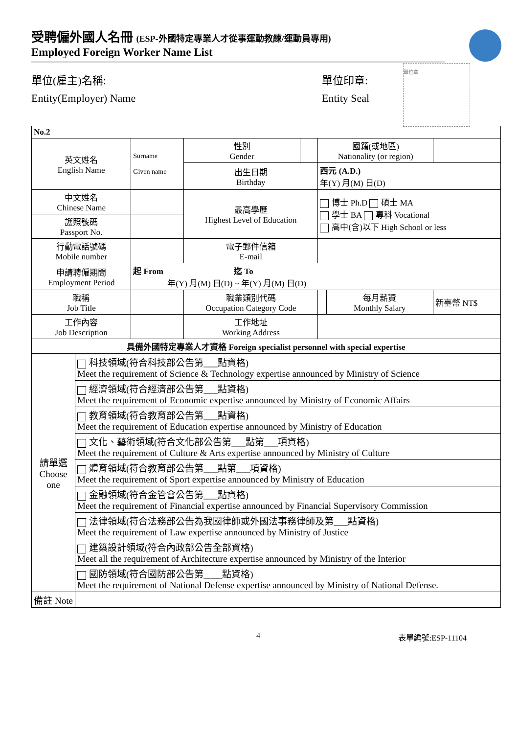受聘僱外國人名冊 (ESP-外國特定專業人才從事運動教練/運動員專用)
Employed Foreign Worker Name List
單位(雇主)名稱:
Entity(Employer) Name
單位印章:
Entity Seal
單位章
| No.2 | | | | | | |
| --- | --- | --- | --- | --- | --- | --- |
| 英文姓名 English Name | Surname Given name | 性別 Gender | | 國籍(或地區) Nationality (or region) | | |
| | | 出生日期 Birthday | | 西元 (A.D.) 年(Y) 月(M) 日(D) | | |
| 中文姓名 Chinese Name | | 最高學歷 Highest Level of Education | | 博士 Ph.D 碩士 MA 學士 BA 專科 Vocational 高中(含)以下 High School or less | | |
| 護照號碼 Passport No. | | | | | | |
| 行動電話號碼 Mobile number | | 電子郵件信箱 E-mail | | | | |
| 申請聘僱期間 Employment Period | 起 From 迄 To 年(Y) 月(M) 日(D) ~ 年(Y) 月(M) 日(D) | | | | | |
| 職稱 Job Title | | 職業類別代碼 Occupation Category Code | | | 每月薪資 Monthly Salary | 新臺幣 NT$ |
| 工作內容 Job Description | | 工作地址 Working Address | | | | |
| 具備外國特定專業人才資格 Foreign specialist personnel with special expertise | | | | | | |
| 請單選 Choose one | 科技領域(符合科技部公告第___點資格) Meet the requirement of Science & Technology expertise announced by Ministry of Science |
| | 經濟領域(符合經濟部公告第___點資格) Meet the requirement of Economic expertise announced by Ministry of Economic Affairs |
| | 教育領域(符合教育部公告第___點資格) Meet the requirement of Education expertise announced by Ministry of Education |
| | 文化、藝術領域(符合文化部公告第___點第___項資格) Meet the requirement of Culture & Arts expertise announced by Ministry of Culture |
| | 體育領域(符合教育部公告第___點第___項資格) Meet the requirement of Sport expertise announced by Ministry of Education |
| | 金融領域(符合金管會公告第___點資格) Meet the requirement of Financial expertise announced by Financial Supervisory Commission |
| | 法律領域(符合法務部公告為我國律師或外國法事務律師及第___點資格) Meet the requirement of Law expertise announced by Ministry of Justice |
| | 建築設計領域(符合內政部公告全部資格) Meet all the requirement of Architecture expertise announced by Ministry of the Interior |
| | 國防領域(符合國防部公告第____點資格) Meet the requirement of National Defense expertise announced by Ministry of National Defense. |
| 備註 Note | |
4 表單編號:ESP-11104